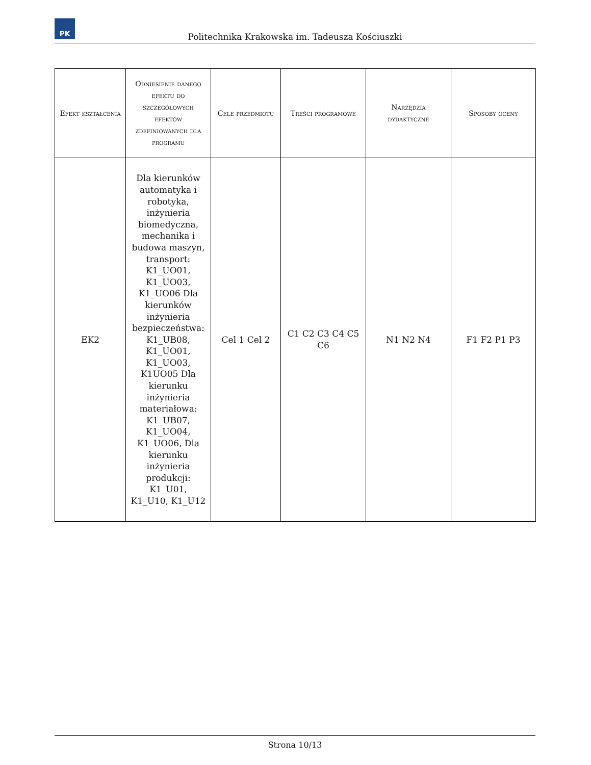PK
Politechnika Krakowska im. Tadeusza Kościuszki
| Efekt kształcenia | Odniesienie danego efektu do szczegółowych efektów zdefiniowanych dla programu | Cele przedmiotu | Treści programowe | Narzędzia dydaktyczne | Sposoby oceny |
| --- | --- | --- | --- | --- | --- |
| EK2 | Dla kierunków automatyka i robotyka, inżynieria biomedyczna, mechanika i budowa maszyn, transport: K1_UO01, K1_UO03, K1_UO06 Dla kierunków inżynieria bezpieczeństwa: K1_UB08, K1_UO01, K1_UO03, K1UO05 Dla kierunku inżynieria materiałowa: K1_UB07, K1_UO04, K1_UO06, Dla kierunku inżynieria produkcji: K1_U01, K1_U10, K1_U12 | Cel 1 Cel 2 | C1 C2 C3 C4 C5 C6 | N1 N2 N4 | F1 F2 P1 P3 |
Strona 10/13